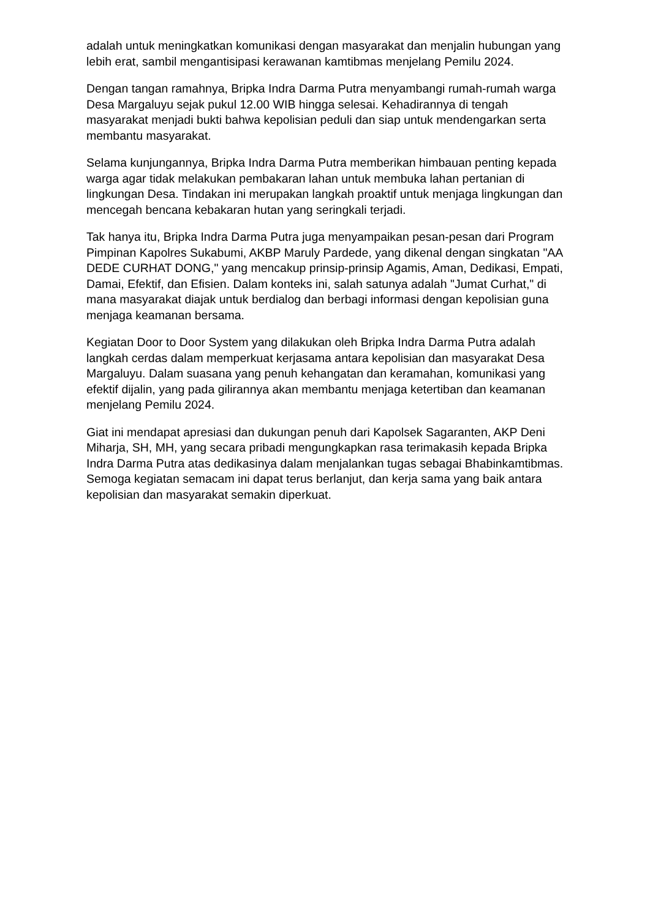adalah untuk meningkatkan komunikasi dengan masyarakat dan menjalin hubungan yang lebih erat, sambil mengantisipasi kerawanan kamtibmas menjelang Pemilu 2024.
Dengan tangan ramahnya, Bripka Indra Darma Putra menyambangi rumah-rumah warga Desa Margaluyu sejak pukul 12.00 WIB hingga selesai. Kehadirannya di tengah masyarakat menjadi bukti bahwa kepolisian peduli dan siap untuk mendengarkan serta membantu masyarakat.
Selama kunjungannya, Bripka Indra Darma Putra memberikan himbauan penting kepada warga agar tidak melakukan pembakaran lahan untuk membuka lahan pertanian di lingkungan Desa. Tindakan ini merupakan langkah proaktif untuk menjaga lingkungan dan mencegah bencana kebakaran hutan yang seringkali terjadi.
Tak hanya itu, Bripka Indra Darma Putra juga menyampaikan pesan-pesan dari Program Pimpinan Kapolres Sukabumi, AKBP Maruly Pardede, yang dikenal dengan singkatan "AA DEDE CURHAT DONG," yang mencakup prinsip-prinsip Agamis, Aman, Dedikasi, Empati, Damai, Efektif, dan Efisien. Dalam konteks ini, salah satunya adalah "Jumat Curhat," di mana masyarakat diajak untuk berdialog dan berbagi informasi dengan kepolisian guna menjaga keamanan bersama.
Kegiatan Door to Door System yang dilakukan oleh Bripka Indra Darma Putra adalah langkah cerdas dalam memperkuat kerjasama antara kepolisian dan masyarakat Desa Margaluyu. Dalam suasana yang penuh kehangatan dan keramahan, komunikasi yang efektif dijalin, yang pada gilirannya akan membantu menjaga ketertiban dan keamanan menjelang Pemilu 2024.
Giat ini mendapat apresiasi dan dukungan penuh dari Kapolsek Sagaranten, AKP Deni Miharja, SH, MH, yang secara pribadi mengungkapkan rasa terimakasih kepada Bripka Indra Darma Putra atas dedikasinya dalam menjalankan tugas sebagai Bhabinkamtibmas. Semoga kegiatan semacam ini dapat terus berlanjut, dan kerja sama yang baik antara kepolisian dan masyarakat semakin diperkuat.